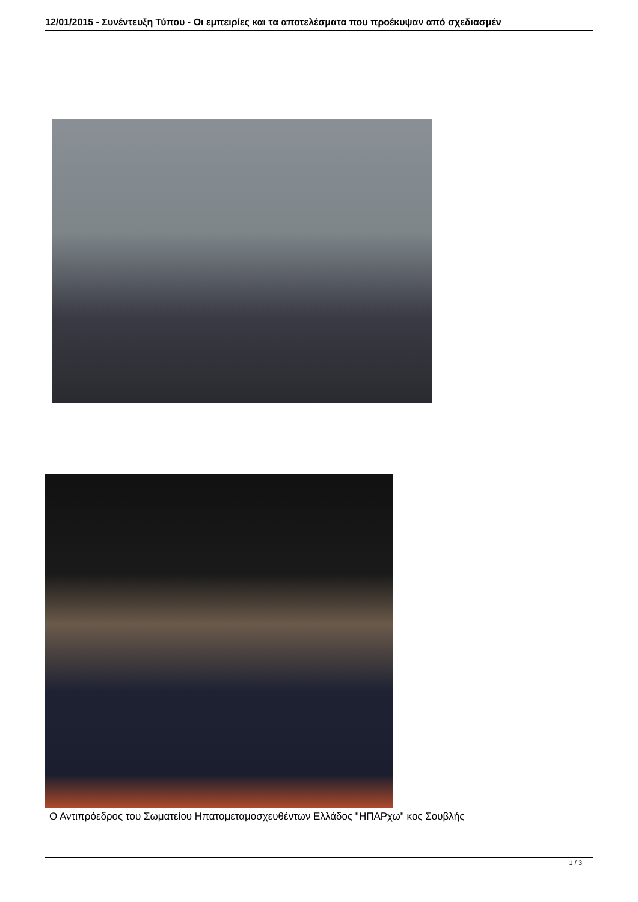12/01/2015 - Συνέντευξη Τύπου - Οι εμπειρίες και τα αποτελέσματα που προέκυψαν από σχεδιασμέν
Ο Αντιπρόεδρος του Σωματείου Ηπατομεταμοσχευθέντων Ελλάδος "ΗΠΑΡχω" κος Σουβλής
1 / 3